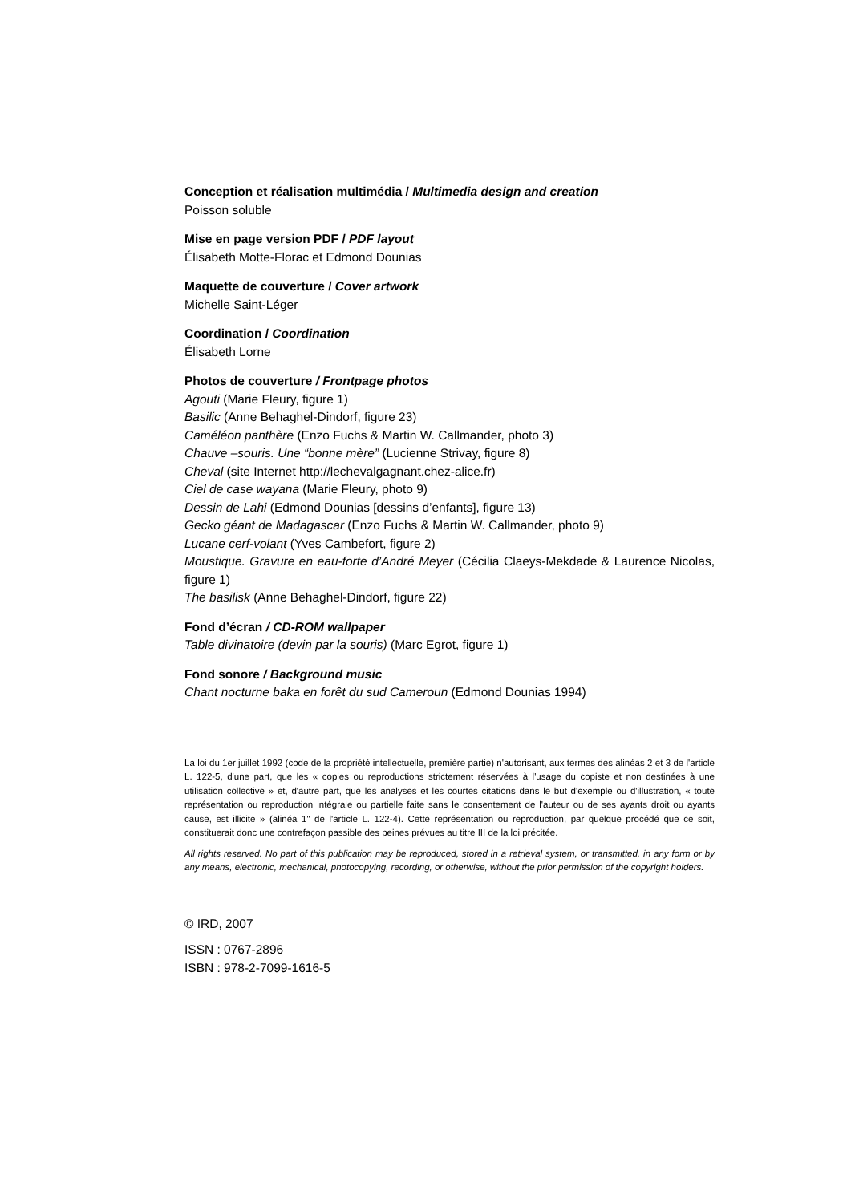Conception et réalisation multimédia / Multimedia design and creation
Poisson soluble
Mise en page version PDF / PDF layout
Élisabeth Motte-Florac et Edmond Dounias
Maquette de couverture / Cover artwork
Michelle Saint-Léger
Coordination / Coordination
Élisabeth Lorne
Photos de couverture / Frontpage photos
Agouti (Marie Fleury, figure 1)
Basilic (Anne Behaghel-Dindorf, figure 23)
Caméléon panthère (Enzo Fuchs & Martin W. Callmander, photo 3)
Chauve –souris. Une “bonne mère” (Lucienne Strivay, figure 8)
Cheval (site Internet http://lechevalgagnant.chez-alice.fr)
Ciel de case wayana (Marie Fleury, photo 9)
Dessin de Lahi (Edmond Dounias [dessins d’enfants], figure 13)
Gecko géant de Madagascar (Enzo Fuchs & Martin W. Callmander, photo 9)
Lucane cerf-volant (Yves Cambefort, figure 2)
Moustique. Gravure en eau-forte d’André Meyer (Cécilia Claeys-Mekdade & Laurence Nicolas, figure 1)
The basilisk (Anne Behaghel-Dindorf, figure 22)
Fond d’écran / CD-ROM wallpaper
Table divinatoire (devin par la souris) (Marc Egrot, figure 1)
Fond sonore / Background music
Chant nocturne baka en forêt du sud Cameroun (Edmond Dounias 1994)
La loi du 1er juillet 1992 (code de la propriété intellectuelle, première partie) n'autorisant, aux termes des alinéas 2 et 3 de l'article L. 122-5, d'une part, que les « copies ou reproductions strictement réservées à l'usage du copiste et non destinées à une utilisation collective » et, d'autre part, que les analyses et les courtes citations dans le but d'exemple ou d'illustration, « toute représentation ou reproduction intégrale ou partielle faite sans le consentement de l'auteur ou de ses ayants droit ou ayants cause, est illicite » (alinéa 1" de l'article L. 122-4). Cette représentation ou reproduction, par quelque procédé que ce soit, constituerait donc une contrefaçon passible des peines prévues au titre III de la loi précitée.
All rights reserved. No part of this publication may be reproduced, stored in a retrieval system, or transmitted, in any form or by any means, electronic, mechanical, photocopying, recording, or otherwise, without the prior permission of the copyright holders.
© IRD, 2007
ISSN : 0767-2896
ISBN : 978-2-7099-1616-5